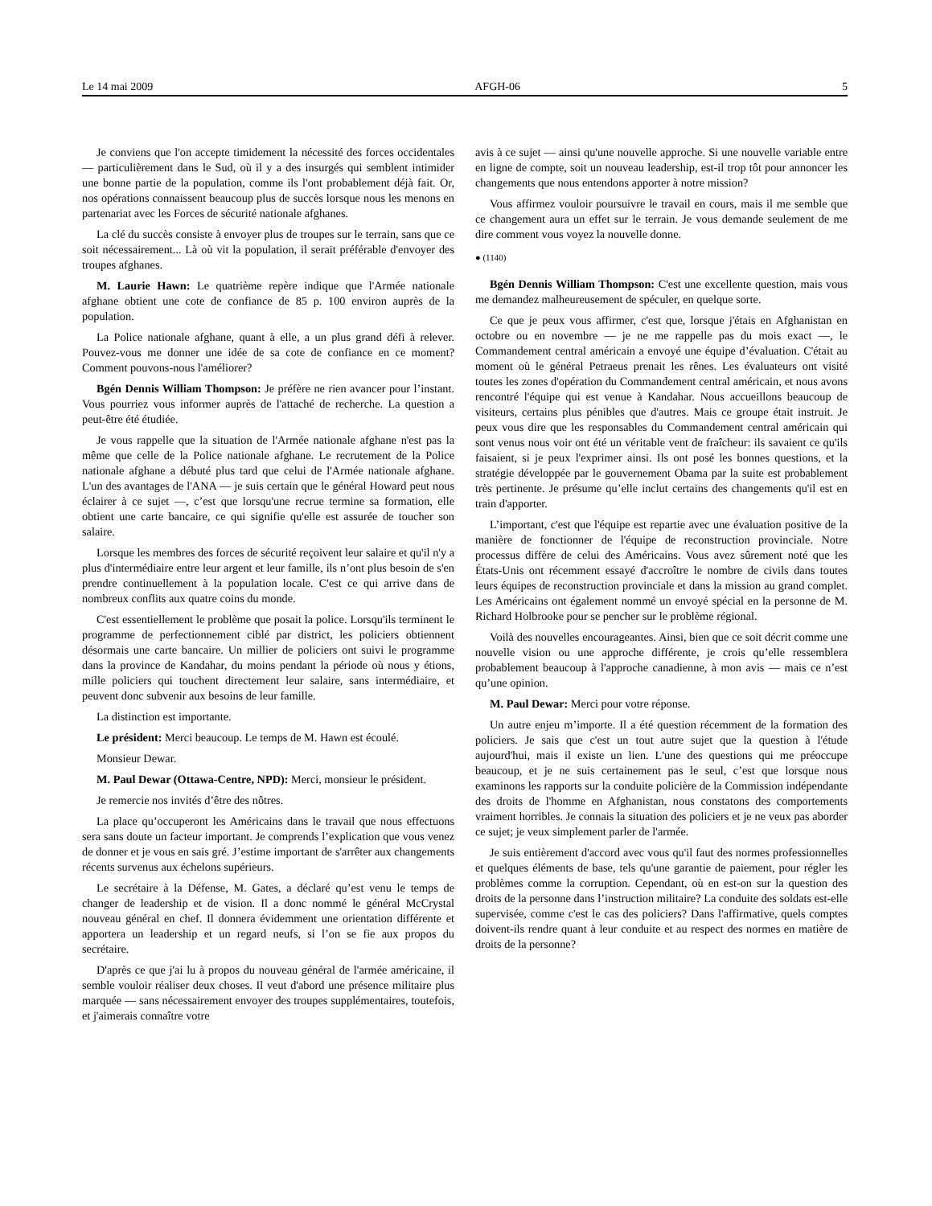Le 14 mai 2009 AFGH-06 5
Je conviens que l'on accepte timidement la nécessité des forces occidentales — particulièrement dans le Sud, où il y a des insurgés qui semblent intimider une bonne partie de la population, comme ils l'ont probablement déjà fait. Or, nos opérations connaissent beaucoup plus de succès lorsque nous les menons en partenariat avec les Forces de sécurité nationale afghanes.
La clé du succès consiste à envoyer plus de troupes sur le terrain, sans que ce soit nécessairement... Là où vit la population, il serait préférable d'envoyer des troupes afghanes.
M. Laurie Hawn: Le quatrième repère indique que l'Armée nationale afghane obtient une cote de confiance de 85 p. 100 environ auprès de la population.
La Police nationale afghane, quant à elle, a un plus grand défi à relever. Pouvez-vous me donner une idée de sa cote de confiance en ce moment? Comment pouvons-nous l'améliorer?
Bgén Dennis William Thompson: Je préfère ne rien avancer pour l’instant. Vous pourriez vous informer auprès de l'attaché de recherche. La question a peut-être été étudiée.
Je vous rappelle que la situation de l'Armée nationale afghane n'est pas la même que celle de la Police nationale afghane. Le recrutement de la Police nationale afghane a débuté plus tard que celui de l'Armée nationale afghane. L'un des avantages de l'ANA — je suis certain que le général Howard peut nous éclairer à ce sujet —, c’est que lorsqu'une recrue termine sa formation, elle obtient une carte bancaire, ce qui signifie qu'elle est assurée de toucher son salaire.
Lorsque les membres des forces de sécurité reçoivent leur salaire et qu'il n'y a plus d'intermédiaire entre leur argent et leur famille, ils n’ont plus besoin de s'en prendre continuellement à la population locale. C'est ce qui arrive dans de nombreux conflits aux quatre coins du monde.
C'est essentiellement le problème que posait la police. Lorsqu'ils terminent le programme de perfectionnement ciblé par district, les policiers obtiennent désormais une carte bancaire. Un millier de policiers ont suivi le programme dans la province de Kandahar, du moins pendant la période où nous y étions, mille policiers qui touchent directement leur salaire, sans intermédiaire, et peuvent donc subvenir aux besoins de leur famille.
La distinction est importante.
Le président: Merci beaucoup. Le temps de M. Hawn est écoulé.
Monsieur Dewar.
M. Paul Dewar (Ottawa-Centre, NPD): Merci, monsieur le président.
Je remercie nos invités d’être des nôtres.
La place qu’occuperont les Américains dans le travail que nous effectuons sera sans doute un facteur important. Je comprends l’explication que vous venez de donner et je vous en sais gré. J’estime important de s'arrêter aux changements récents survenus aux échelons supérieurs.
Le secrétaire à la Défense, M. Gates, a déclaré qu’est venu le temps de changer de leadership et de vision. Il a donc nommé le général McCrystal nouveau général en chef. Il donnera évidemment une orientation différente et apportera un leadership et un regard neufs, si l’on se fie aux propos du secrétaire.
D'après ce que j'ai lu à propos du nouveau général de l'armée américaine, il semble vouloir réaliser deux choses. Il veut d'abord une présence militaire plus marquée — sans nécessairement envoyer des troupes supplémentaires, toutefois, et j'aimerais connaître votre
avis à ce sujet — ainsi qu'une nouvelle approche. Si une nouvelle variable entre en ligne de compte, soit un nouveau leadership, est-il trop tôt pour annoncer les changements que nous entendons apporter à notre mission?
Vous affirmez vouloir poursuivre le travail en cours, mais il me semble que ce changement aura un effet sur le terrain. Je vous demande seulement de me dire comment vous voyez la nouvelle donne.
● (1140)
Bgén Dennis William Thompson: C'est une excellente question, mais vous me demandez malheureusement de spéculer, en quelque sorte.
Ce que je peux vous affirmer, c'est que, lorsque j'étais en Afghanistan en octobre ou en novembre — je ne me rappelle pas du mois exact —, le Commandement central américain a envoyé une équipe d’évaluation. C'était au moment où le général Petraeus prenait les rênes. Les évaluateurs ont visité toutes les zones d'opération du Commandement central américain, et nous avons rencontré l'équipe qui est venue à Kandahar. Nous accueillons beaucoup de visiteurs, certains plus pénibles que d'autres. Mais ce groupe était instruit. Je peux vous dire que les responsables du Commandement central américain qui sont venus nous voir ont été un véritable vent de fraîcheur: ils savaient ce qu'ils faisaient, si je peux l'exprimer ainsi. Ils ont posé les bonnes questions, et la stratégie développée par le gouvernement Obama par la suite est probablement très pertinente. Je présume qu’elle inclut certains des changements qu'il est en train d'apporter.
L’important, c'est que l'équipe est repartie avec une évaluation positive de la manière de fonctionner de l'équipe de reconstruction provinciale. Notre processus diffère de celui des Américains. Vous avez sûrement noté que les États-Unis ont récemment essayé d'accroître le nombre de civils dans toutes leurs équipes de reconstruction provinciale et dans la mission au grand complet. Les Américains ont également nommé un envoyé spécial en la personne de M. Richard Holbrooke pour se pencher sur le problème régional.
Voilà des nouvelles encourageantes. Ainsi, bien que ce soit décrit comme une nouvelle vision ou une approche différente, je crois qu’elle ressemblera probablement beaucoup à l'approche canadienne, à mon avis — mais ce n’est qu’une opinion.
M. Paul Dewar: Merci pour votre réponse.
Un autre enjeu m’importe. Il a été question récemment de la formation des policiers. Je sais que c'est un tout autre sujet que la question à l'étude aujourd'hui, mais il existe un lien. L'une des questions qui me préoccupe beaucoup, et je ne suis certainement pas le seul, c’est que lorsque nous examinons les rapports sur la conduite policière de la Commission indépendante des droits de l'homme en Afghanistan, nous constatons des comportements vraiment horribles. Je connais la situation des policiers et je ne veux pas aborder ce sujet; je veux simplement parler de l'armée.
Je suis entièrement d'accord avec vous qu'il faut des normes professionnelles et quelques éléments de base, tels qu'une garantie de paiement, pour régler les problèmes comme la corruption. Cependant, où en est-on sur la question des droits de la personne dans l’instruction militaire? La conduite des soldats est-elle supervisée, comme c'est le cas des policiers? Dans l'affirmative, quels comptes doivent-ils rendre quant à leur conduite et au respect des normes en matière de droits de la personne?